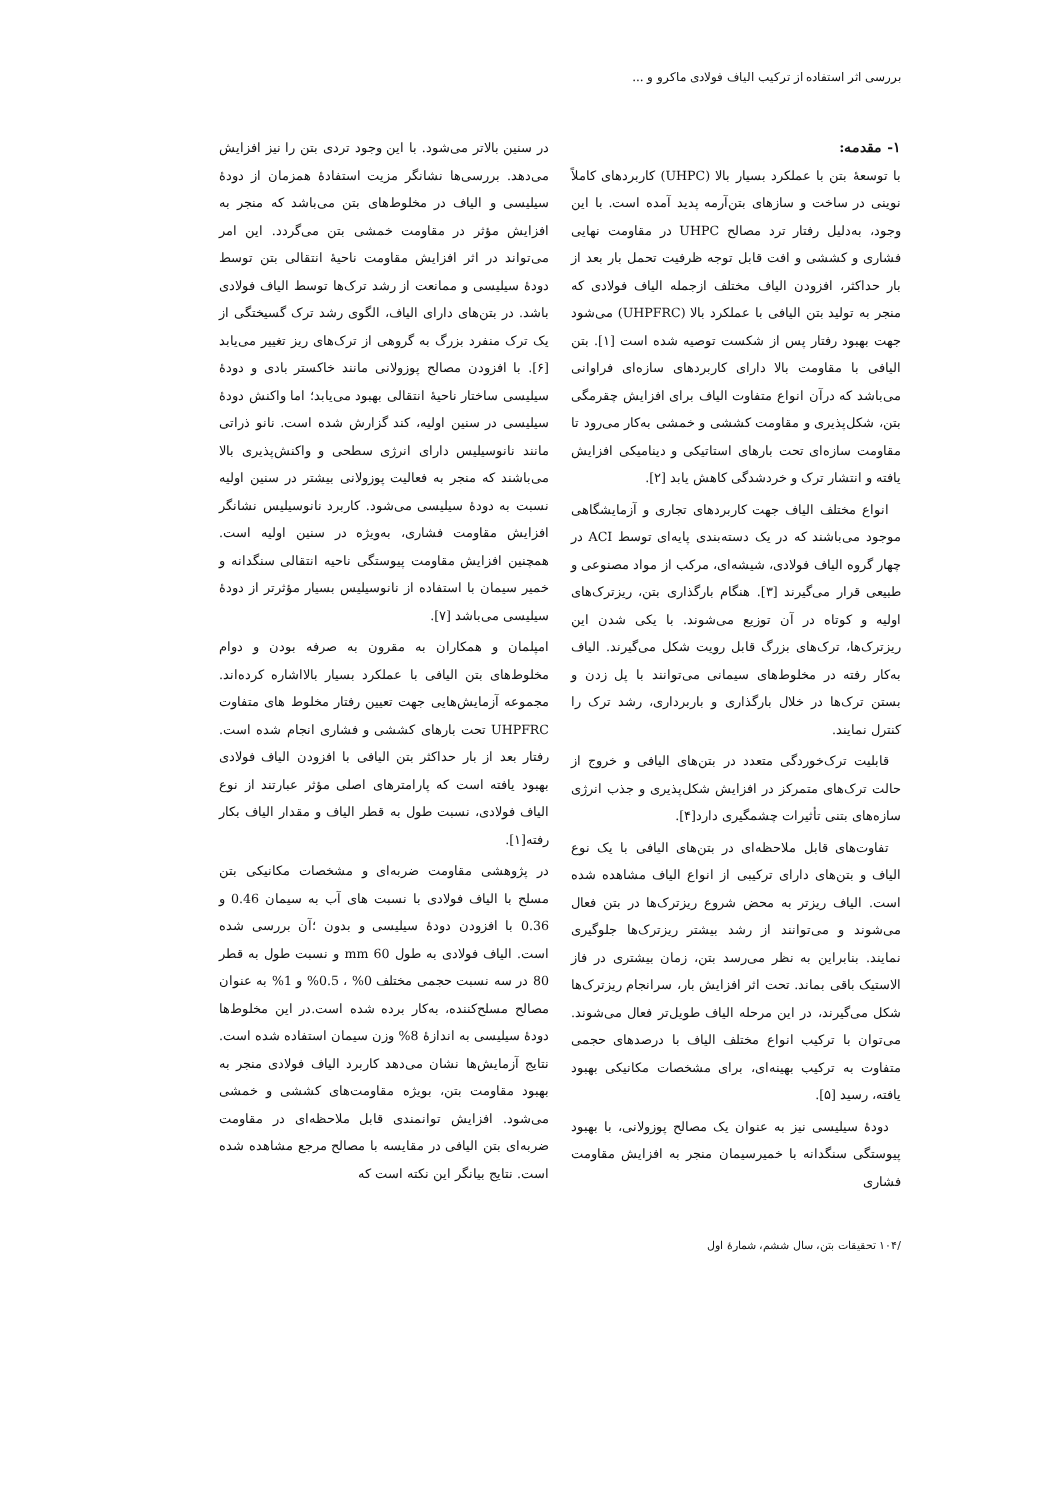بررسی اثر استفاده از ترکیب الیاف فولادی ماکرو و ...
۱- مقدمه:
با توسعهٔ بتن با عملکرد بسیار بالا (UHPC) کاربردهای کاملاً نوینی در ساخت و سازهای بتن‌آرمه پدید آمده است. با این وجود، به‌دلیل رفتار ترد مصالح UHPC در مقاومت نهایی فشاری و کششی و افت قابل توجه ظرفیت تحمل بار بعد از بار حداکثر، افزودن الیاف مختلف ازجمله الیاف فولادی که منجر به تولید بتن الیافی با عملکرد بالا (UHPFRC) می‌شود جهت بهبود رفتار پس از شکست توصیه شده است [۱]. بتن الیافی با مقاومت بالا دارای کاربردهای سازه‌ای فراوانی می‌باشد که درآن انواع متفاوت الیاف برای افزایش چقرمگی بتن، شکل‌پذیری و مقاومت کششی و خمشی به‌کار می‌رود تا مقاومت سازه‌ای تحت بارهای استاتیکی و دینامیکی افزایش یافته و انتشار ترک و خردشدگی کاهش یابد [۲].
انواع مختلف الیاف جهت کاربردهای تجاری و آزمایشگاهی موجود می‌باشند که در یک دسته‌بندی پایه‌ای توسط ACI در چهار گروه الیاف فولادی، شیشه‌ای، مرکب از مواد مصنوعی و طبیعی قرار می‌گیرند [۳]. هنگام بارگذاری بتن، ریزترک‌های اولیه و کوتاه در آن توزیع می‌شوند. با یکی شدن این ریزترک‌ها، ترک‌های بزرگ قابل رویت شکل می‌گیرند. الیاف به‌کار رفته در مخلوط‌های سیمانی می‌توانند با پل زدن و بستن ترک‌ها در خلال بارگذاری و باربرداری، رشد ترک را کنترل نمایند.
قابلیت ترک‌خوردگی متعدد در بتن‌های الیافی و خروج از حالت ترک‌های متمرکز در افزایش شکل‌پذیری و جذب انرژی سازه‌های بتنی تأثیرات چشمگیری دارد[۴].
تفاوت‌های قابل ملاحظه‌ای در بتن‌های الیافی با یک نوع الیاف و بتن‌های دارای ترکیبی از انواع الیاف مشاهده شده است. الیاف ریزتر به محض شروع ریزترک‌ها در بتن فعال می‌شوند و می‌توانند از رشد بیشتر ریزترک‌ها جلوگیری نمایند. بنابراین به نظر می‌رسد بتن، زمان بیشتری در فاز الاستیک باقی بماند. تحت اثر افزایش بار، سرانجام ریزترک‌ها شکل می‌گیرند، در این مرحله الیاف طویل‌تر فعال می‌شوند. می‌توان با ترکیب انواع مختلف الیاف با درصدهای حجمی متفاوت به ترکیب بهینه‌ای، برای مشخصات مکانیکی بهبود یافته، رسید [۵].
دودهٔ سیلیسی نیز به عنوان یک مصالح پوزولانی، با بهبود پیوستگی سنگدانه با خمیرسیمان منجر به افزایش مقاومت فشاری
در سنین بالاتر می‌شود. با این وجود تردی بتن را نیز افزایش می‌دهد. بررسی‌ها نشانگر مزیت استفادهٔ همزمان از دودهٔ سیلیسی و الیاف در مخلوط‌های بتن می‌باشد که منجر به افزایش مؤثر در مقاومت خمشی بتن می‌گردد. این امر می‌تواند در اثر افزایش مقاومت ناحیهٔ انتقالی بتن توسط دودهٔ سیلیسی و ممانعت از رشد ترک‌ها توسط الیاف فولادی باشد. در بتن‌های دارای الیاف، الگوی رشد ترک گسیختگی از یک ترک منفرد بزرگ به گروهی از ترک‌های ریز تغییر می‌یابد [۶]. با افزودن مصالح پوزولانی مانند خاکستر بادی و دودهٔ سیلیسی ساختار ناحیهٔ انتقالی بهبود می‌یابد؛ اما واکنش دودهٔ سیلیسی در سنین اولیه، کند گزارش شده است. نانو ذراتی مانند نانوسیلیس دارای انرژی سطحی و واکنش‌پذیری بالا می‌باشند که منجر به فعالیت پوزولانی بیشتر در سنین اولیه نسبت به دودهٔ سیلیسی می‌شود. کاربرد نانوسیلیس نشانگر افزایش مقاومت فشاری، به‌ویژه در سنین اولیه است. همچنین افزایش مقاومت پیوستگی ناحیه انتقالی سنگدانه و خمیر سیمان با استفاده از نانوسیلیس بسیار مؤثرتر از دودهٔ سیلیسی می‌باشد [۷].
امپلمان و همکاران به مقرون به صرفه بودن و دوام مخلوط‌های بتن الیافی با عملکرد بسیار بالااشاره کرده‌اند. مجموعه آزمایش‌هایی جهت تعیین رفتار مخلوط های متفاوت UHPFRC تحت بارهای کششی و فشاری انجام شده است. رفتار بعد از بار حداکثر بتن الیافی با افزودن الیاف فولادی بهبود یافته است که پارامترهای اصلی مؤثر عبارتند از نوع الیاف فولادی، نسبت طول به قطر الیاف و مقدار الیاف بکار رفته[۱].
در پژوهشی مقاومت ضربه‌ای و مشخصات مکانیکی بتن مسلح با الیاف فولادی با نسبت های آب به سیمان 0.46 و 0.36 با افزودن دودهٔ سیلیسی و بدون ؛آن بررسی شده است. الیاف فولادی به طول 60 mm و نسبت طول به قطر 80 در سه نسبت حجمی مختلف 0% ، 0.5% و 1% به عنوان مصالح مسلح‌کننده، به‌کار برده شده است.در این مخلوط‌ها دودهٔ سیلیسی به اندازهٔ 8% وزن سیمان استفاده شده است. نتایج آزمایش‌ها نشان می‌دهد کاربرد الیاف فولادی منجر به بهبود مقاومت بتن، بویژه مقاومت‌های کششی و خمشی می‌شود. افزایش توانمندی قابل ملاحظه‌ای در مقاومت ضربه‌ای بتن الیافی در مقایسه با مصالح مرجع مشاهده شده است. نتایج بیانگر این نکته است که
/۱۰۴ تحقیقات بتن، سال ششم، شمارهٔ اول